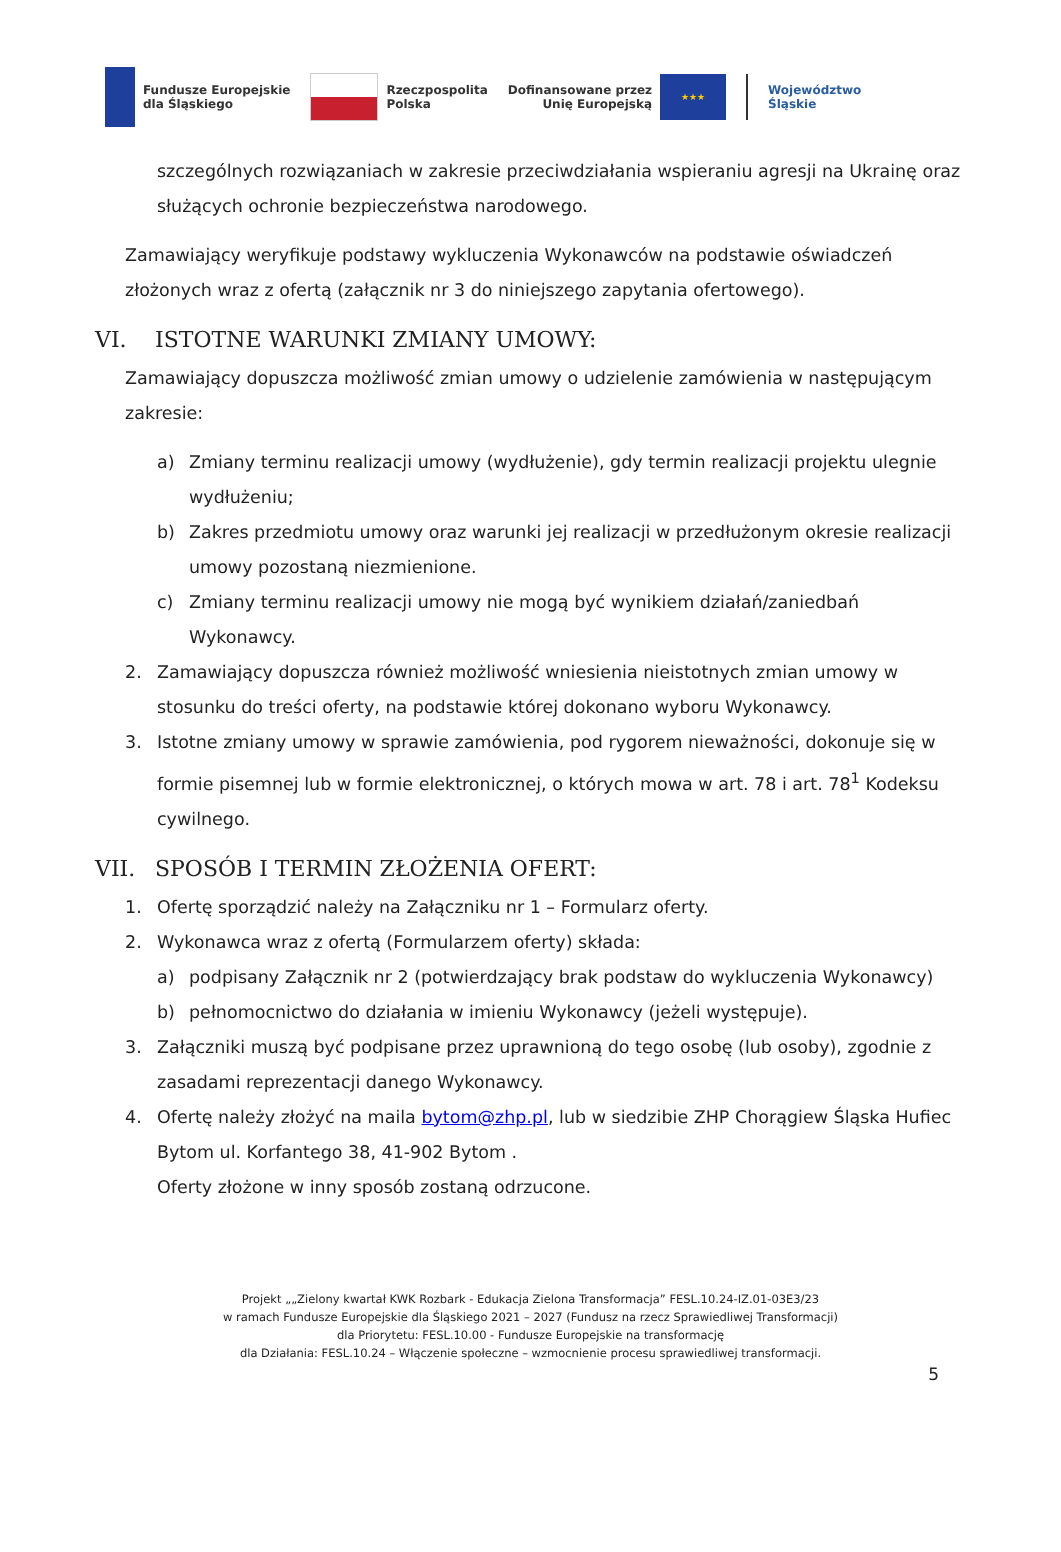Fundusze Europejskie
dla Śląskiego
Rzeczpospolita
Polska
Dofinansowane przez
Unię Europejską
★★★
Województwo
Śląskie
szczególnych rozwiązaniach w zakresie przeciwdziałania wspieraniu agresji na Ukrainę oraz służących ochronie bezpieczeństwa narodowego.
Zamawiający weryfikuje podstawy wykluczenia Wykonawców na podstawie oświadczeń złożonych wraz z ofertą (załącznik nr 3 do niniejszego zapytania ofertowego).
VI. ISTOTNE WARUNKI ZMIANY UMOWY:
Zamawiający dopuszcza możliwość zmian umowy o udzielenie zamówienia w następującym zakresie:
a) Zmiany terminu realizacji umowy (wydłużenie), gdy termin realizacji projektu ulegnie wydłużeniu;
b) Zakres przedmiotu umowy oraz warunki jej realizacji w przedłużonym okresie realizacji umowy pozostaną niezmienione.
c) Zmiany terminu realizacji umowy nie mogą być wynikiem działań/zaniedbań Wykonawcy.
2. Zamawiający dopuszcza również możliwość wniesienia nieistotnych zmian umowy w stosunku do treści oferty, na podstawie której dokonano wyboru Wykonawcy.
3. Istotne zmiany umowy w sprawie zamówienia, pod rygorem nieważności, dokonuje się w formie pisemnej lub w formie elektronicznej, o których mowa w art. 78 i art. 78<sup>1</sup> Kodeksu cywilnego.
VII. SPOSÓB I TERMIN ZŁOŻENIA OFERT:
1. Ofertę sporządzić należy na Załączniku nr 1 – Formularz oferty.
2. Wykonawca wraz z ofertą (Formularzem oferty) składa:
a) podpisany Załącznik nr 2 (potwierdzający brak podstaw do wykluczenia Wykonawcy)
b) pełnomocnictwo do działania w imieniu Wykonawcy (jeżeli występuje).
3. Załączniki muszą być podpisane przez uprawnioną do tego osobę (lub osoby), zgodnie z zasadami reprezentacji danego Wykonawcy.
4. Ofertę należy złożyć na maila bytom@zhp.pl, lub w siedzibie ZHP Chorągiew Śląska Hufiec Bytom ul. Korfantego 38, 41-902 Bytom .
Oferty złożone w inny sposób zostaną odrzucone.
Projekt „„Zielony kwartał KWK Rozbark - Edukacja Zielona Transformacja” FESL.10.24-IZ.01-03E3/23
w ramach Fundusze Europejskie dla Śląskiego 2021 – 2027 (Fundusz na rzecz Sprawiedliwej Transformacji)
dla Priorytetu: FESL.10.00 - Fundusze Europejskie na transformację
dla Działania: FESL.10.24 – Włączenie społeczne – wzmocnienie procesu sprawiedliwej transformacji.
5